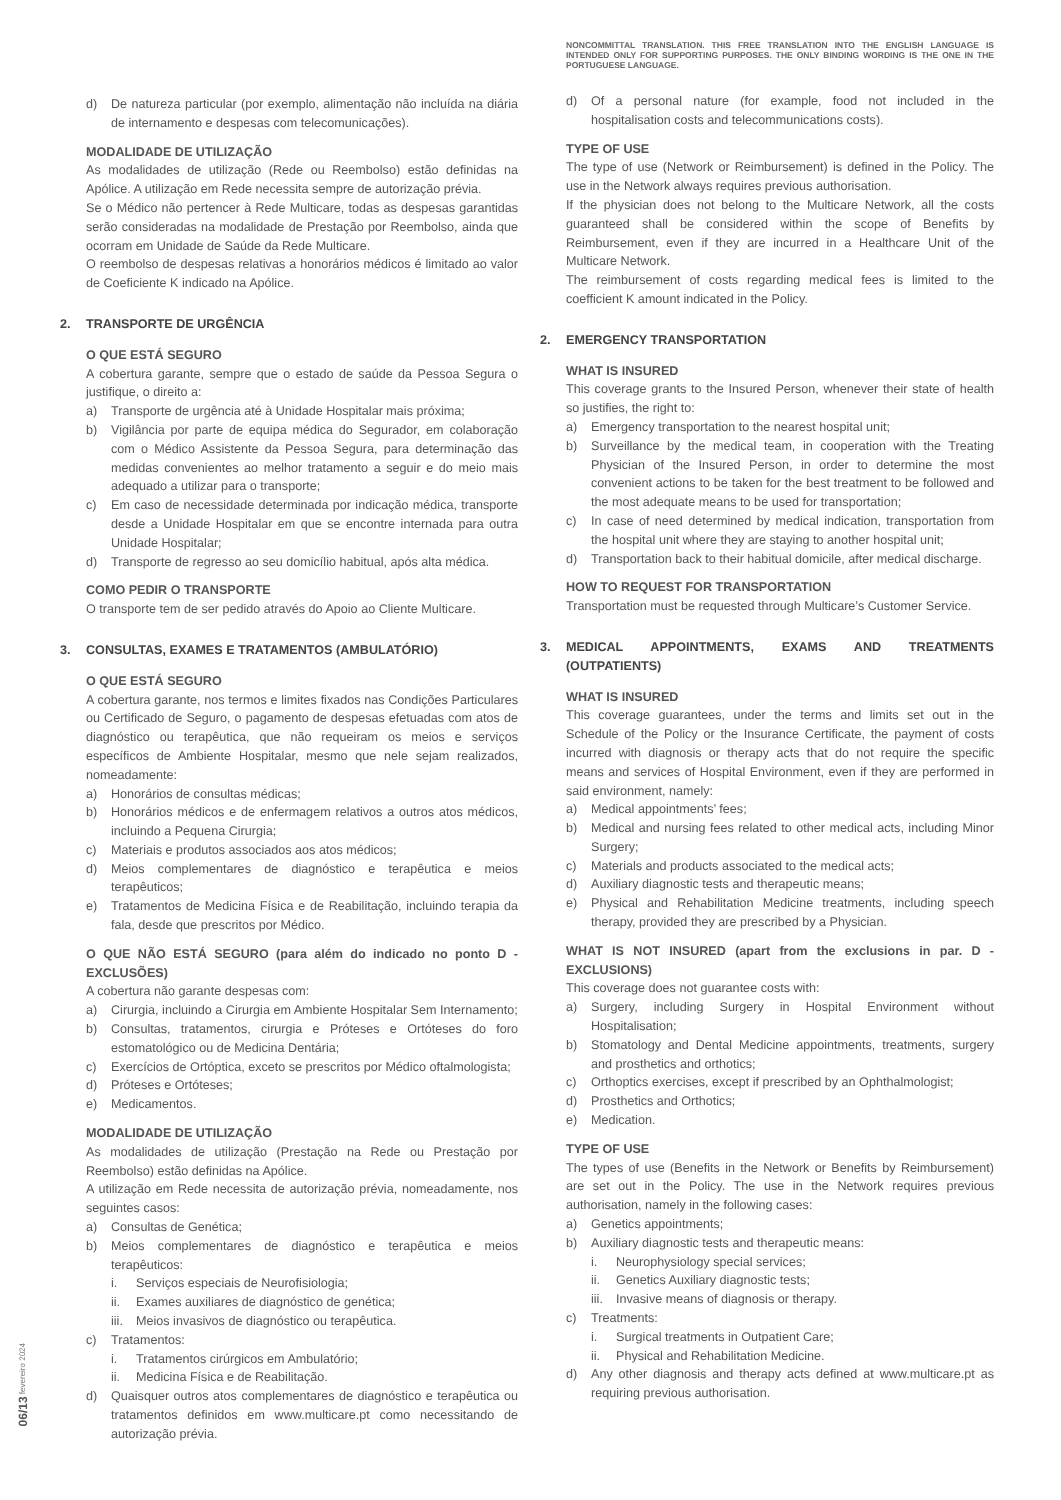d) De natureza particular (por exemplo, alimentação não incluída na diária de internamento e despesas com telecomunicações).
MODALIDADE DE UTILIZAÇÃO
As modalidades de utilização (Rede ou Reembolso) estão definidas na Apólice. A utilização em Rede necessita sempre de autorização prévia.
Se o Médico não pertencer à Rede Multicare, todas as despesas garantidas serão consideradas na modalidade de Prestação por Reembolso, ainda que ocorram em Unidade de Saúde da Rede Multicare.
O reembolso de despesas relativas a honorários médicos é limitado ao valor de Coeficiente K indicado na Apólice.
2. TRANSPORTE DE URGÊNCIA
O QUE ESTÁ SEGURO
A cobertura garante, sempre que o estado de saúde da Pessoa Segura o justifique, o direito a:
a) Transporte de urgência até à Unidade Hospitalar mais próxima;
b) Vigilância por parte de equipa médica do Segurador, em colaboração com o Médico Assistente da Pessoa Segura, para determinação das medidas convenientes ao melhor tratamento a seguir e do meio mais adequado a utilizar para o transporte;
c) Em caso de necessidade determinada por indicação médica, transporte desde a Unidade Hospitalar em que se encontre internada para outra Unidade Hospitalar;
d) Transporte de regresso ao seu domicílio habitual, após alta médica.
COMO PEDIR O TRANSPORTE
O transporte tem de ser pedido através do Apoio ao Cliente Multicare.
3. CONSULTAS, EXAMES E TRATAMENTOS (AMBULATÓRIO)
O QUE ESTÁ SEGURO
A cobertura garante, nos termos e limites fixados nas Condições Particulares ou Certificado de Seguro, o pagamento de despesas efetuadas com atos de diagnóstico ou terapêutica, que não requeiram os meios e serviços específicos de Ambiente Hospitalar, mesmo que nele sejam realizados, nomeadamente:
a) Honorários de consultas médicas;
b) Honorários médicos e de enfermagem relativos a outros atos médicos, incluindo a Pequena Cirurgia;
c) Materiais e produtos associados aos atos médicos;
d) Meios complementares de diagnóstico e terapêutica e meios terapêuticos;
e) Tratamentos de Medicina Física e de Reabilitação, incluindo terapia da fala, desde que prescritos por Médico.
O QUE NÃO ESTÁ SEGURO (para além do indicado no ponto D - EXCLUSÕES)
A cobertura não garante despesas com:
a) Cirurgia, incluindo a Cirurgia em Ambiente Hospitalar Sem Internamento;
b) Consultas, tratamentos, cirurgia e Próteses e Ortóteses do foro estomatológico ou de Medicina Dentária;
c) Exercícios de Ortóptica, exceto se prescritos por Médico oftalmologista;
d) Próteses e Ortóteses;
e) Medicamentos.
MODALIDADE DE UTILIZAÇÃO
As modalidades de utilização (Prestação na Rede ou Prestação por Reembolso) estão definidas na Apólice.
A utilização em Rede necessita de autorização prévia, nomeadamente, nos seguintes casos:
a) Consultas de Genética;
b) Meios complementares de diagnóstico e terapêutica e meios terapêuticos:
i. Serviços especiais de Neurofisiologia;
ii. Exames auxiliares de diagnóstico de genética;
iii. Meios invasivos de diagnóstico ou terapêutica.
c) Tratamentos:
i. Tratamentos cirúrgicos em Ambulatório;
ii. Medicina Física e de Reabilitação.
d) Quaisquer outros atos complementares de diagnóstico e terapêutica ou tratamentos definidos em www.multicare.pt como necessitando de autorização prévia.
NONCOMMITTAL TRANSLATION. THIS FREE TRANSLATION INTO THE ENGLISH LANGUAGE IS INTENDED ONLY FOR SUPPORTING PURPOSES. THE ONLY BINDING WORDING IS THE ONE IN THE PORTUGUESE LANGUAGE.
d) Of a personal nature (for example, food not included in the hospitalisation costs and telecommunications costs).
TYPE OF USE
The type of use (Network or Reimbursement) is defined in the Policy. The use in the Network always requires previous authorisation.
If the physician does not belong to the Multicare Network, all the costs guaranteed shall be considered within the scope of Benefits by Reimbursement, even if they are incurred in a Healthcare Unit of the Multicare Network.
The reimbursement of costs regarding medical fees is limited to the coefficient K amount indicated in the Policy.
2. EMERGENCY TRANSPORTATION
WHAT IS INSURED
This coverage grants to the Insured Person, whenever their state of health so justifies, the right to:
a) Emergency transportation to the nearest hospital unit;
b) Surveillance by the medical team, in cooperation with the Treating Physician of the Insured Person, in order to determine the most convenient actions to be taken for the best treatment to be followed and the most adequate means to be used for transportation;
c) In case of need determined by medical indication, transportation from the hospital unit where they are staying to another hospital unit;
d) Transportation back to their habitual domicile, after medical discharge.
HOW TO REQUEST FOR TRANSPORTATION
Transportation must be requested through Multicare’s Customer Service.
3. MEDICAL APPOINTMENTS, EXAMS AND TREATMENTS (OUTPATIENTS)
WHAT IS INSURED
This coverage guarantees, under the terms and limits set out in the Schedule of the Policy or the Insurance Certificate, the payment of costs incurred with diagnosis or therapy acts that do not require the specific means and services of Hospital Environment, even if they are performed in said environment, namely:
a) Medical appointments’ fees;
b) Medical and nursing fees related to other medical acts, including Minor Surgery;
c) Materials and products associated to the medical acts;
d) Auxiliary diagnostic tests and therapeutic means;
e) Physical and Rehabilitation Medicine treatments, including speech therapy, provided they are prescribed by a Physician.
WHAT IS NOT INSURED (apart from the exclusions in par. D - EXCLUSIONS)
This coverage does not guarantee costs with:
a) Surgery, including Surgery in Hospital Environment without Hospitalisation;
b) Stomatology and Dental Medicine appointments, treatments, surgery and prosthetics and orthotics;
c) Orthoptics exercises, except if prescribed by an Ophthalmologist;
d) Prosthetics and Orthotics;
e) Medication.
TYPE OF USE
The types of use (Benefits in the Network or Benefits by Reimbursement) are set out in the Policy. The use in the Network requires previous authorisation, namely in the following cases:
a) Genetics appointments;
b) Auxiliary diagnostic tests and therapeutic means:
i. Neurophysiology special services;
ii. Genetics Auxiliary diagnostic tests;
iii. Invasive means of diagnosis or therapy.
c) Treatments:
i. Surgical treatments in Outpatient Care;
ii. Physical and Rehabilitation Medicine.
d) Any other diagnosis and therapy acts defined at www.multicare.pt as requiring previous authorisation.
06/13 fevereiro 2024